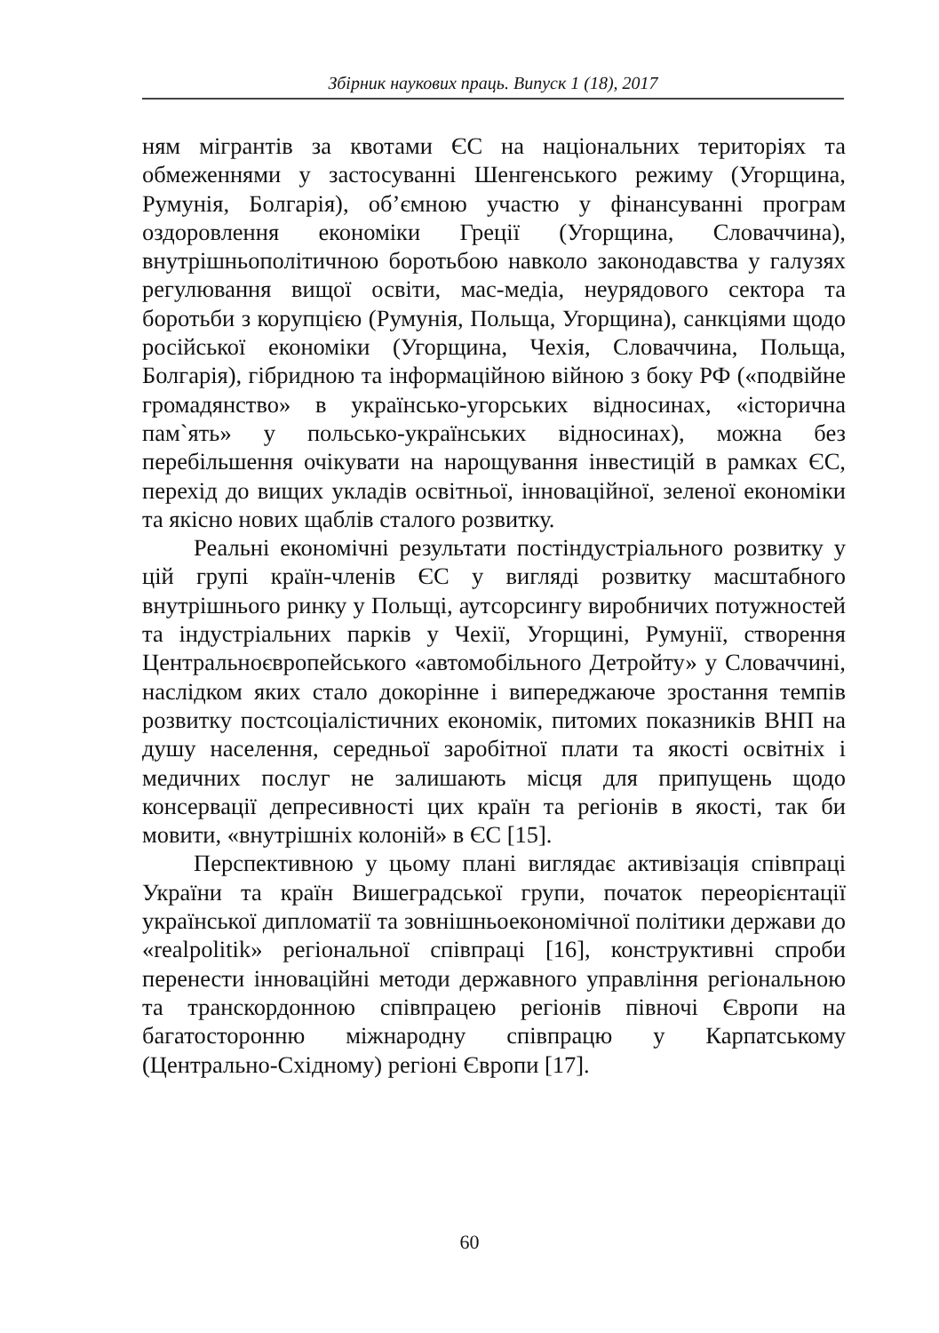Збірник наукових праць. Випуск 1 (18), 2017
ням мігрантів за квотами ЄС на національних територіях та обмеженнями у застосуванні Шенгенського режиму (Угорщина, Румунія, Болгарія), об’ємною участю у фінансуванні програм оздоровлення економіки Греції (Угорщина, Словаччина), внутрішньополітичною боротьбою навколо законодавства у галузях регулювання вищої освіти, мас-медіа, неурядового сектора та боротьби з корупцією (Румунія, Польща, Угорщина), санкціями щодо російської економіки (Угорщина, Чехія, Словаччина, Польща, Болгарія), гібридною та інформаційною війною з боку РФ («подвійне громадянство» в українсько-угорських відносинах, «історична пам`ять» у польсько-українських відносинах), можна без перебільшення очікувати на нарощування інвестицій в рамках ЄС, перехід до вищих укладів освітньої, інноваційної, зеленої економіки та якісно нових щаблів сталого розвитку.
Реальні економічні результати постіндустріального розвитку у цій групі країн-членів ЄС у вигляді розвитку масштабного внутрішнього ринку у Польщі, аутсорсингу виробничих потужностей та індустріальних парків у Чехії, Угорщині, Румунії, створення Центральноєвропейського «автомобільного Детройту» у Словаччині, наслідком яких стало докорінне і випереджаюче зростання темпів розвитку постсоціалістичних економік, питомих показників ВНП на душу населення, середньої заробітної плати та якості освітніх і медичних послуг не залишають місця для припущень щодо консервації депресивності цих країн та регіонів в якості, так би мовити, «внутрішніх колоній» в ЄС [15].
Перспективною у цьому плані виглядає активізація співпраці України та країн Вишеградської групи, початок переорієнтації української дипломатії та зовнішньоекономічної політики держави до «realpolitik» регіональної співпраці [16], конструктивні спроби перенести інноваційні методи державного управління регіональною та транскордонною співпрацею регіонів півночі Європи на багатосторонню міжнародну співпрацю у Карпатському (Центрально-Східному) регіоні Європи [17].
60